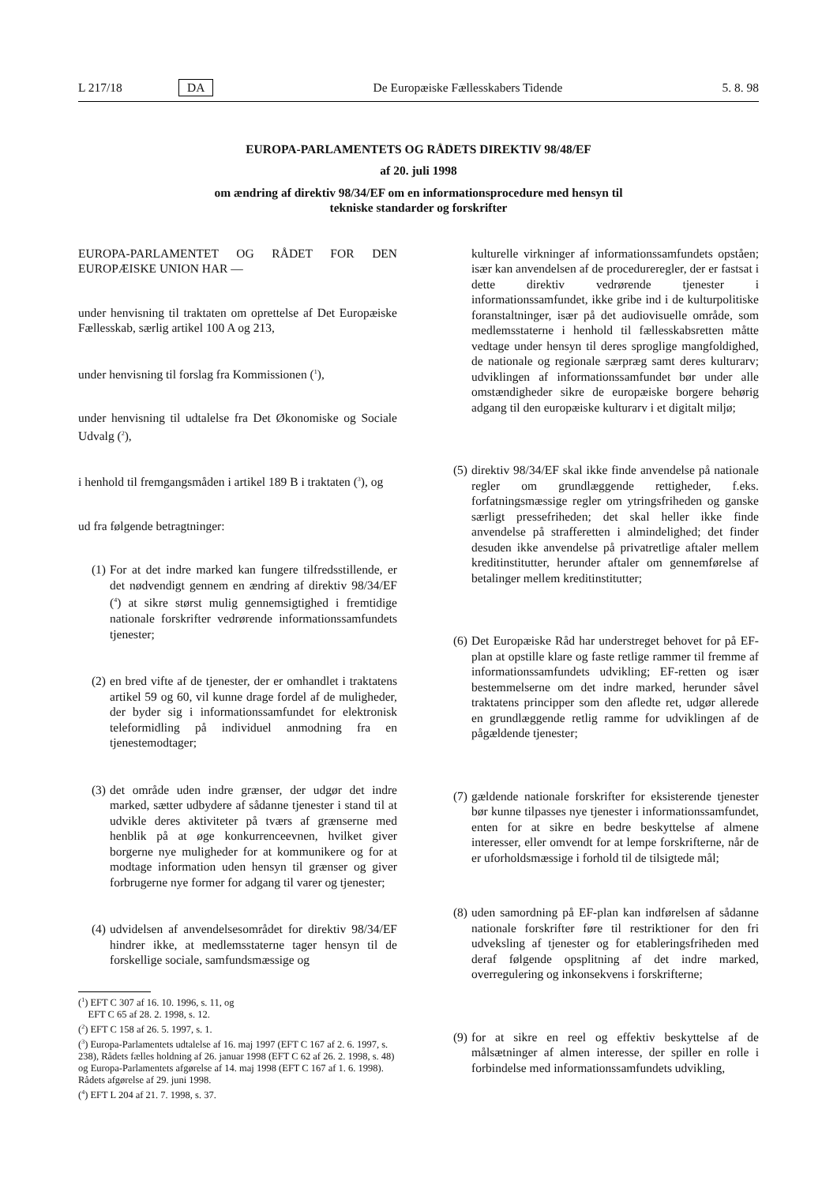L 217/18 DA De Europæiske Fællesskabers Tidende 5. 8. 98
EUROPA-PARLAMENTETS OG RÅDETS DIREKTIV 98/48/EF
af 20. juli 1998
om ændring af direktiv 98/34/EF om en informationsprocedure med hensyn til
tekniske standarder og forskrifter
EUROPA-PARLAMENTET OG RÅDET FOR DEN EUROPÆISKE UNION HAR —
under henvisning til traktaten om oprettelse af Det Europæiske Fællesskab, særlig artikel 100 A og 213,
under henvisning til forslag fra Kommissionen (<sup>1</sup>),
under henvisning til udtalelse fra Det Økonomiske og Sociale Udvalg (<sup>2</sup>),
i henhold til fremgangsmåden i artikel 189 B i traktaten (<sup>3</sup>), og
ud fra følgende betragtninger:
(1) For at det indre marked kan fungere tilfredsstillende, er det nødvendigt gennem en ændring af direktiv 98/34/EF (<sup>4</sup>) at sikre størst mulig gennemsigtighed i fremtidige nationale forskrifter vedrørende informationssamfundets tjenester;
(2) en bred vifte af de tjenester, der er omhandlet i traktatens artikel 59 og 60, vil kunne drage fordel af de muligheder, der byder sig i informationssamfundet for elektronisk teleformidling på individuel anmodning fra en tjenestemodtager;
(3) det område uden indre grænser, der udgør det indre marked, sætter udbydere af sådanne tjenester i stand til at udvikle deres aktiviteter på tværs af grænserne med henblik på at øge konkurrenceevnen, hvilket giver borgerne nye muligheder for at kommunikere og for at modtage information uden hensyn til grænser og giver forbrugerne nye former for adgang til varer og tjenester;
(4) udvidelsen af anvendelsesområdet for direktiv 98/34/EF hindrer ikke, at medlemsstaterne tager hensyn til de forskellige sociale, samfundsmæssige og
(<sup>1</sup>) EFT C 307 af 16. 10. 1996, s. 11, og
EFT C 65 af 28. 2. 1998, s. 12.
(<sup>2</sup>) EFT C 158 af 26. 5. 1997, s. 1.
(<sup>3</sup>) Europa-Parlamentets udtalelse af 16. maj 1997 (EFT C 167 af 2. 6. 1997, s. 238), Rådets fælles holdning af 26. januar 1998 (EFT C 62 af 26. 2. 1998, s. 48) og Europa-Parlamentets afgørelse af 14. maj 1998 (EFT C 167 af 1. 6. 1998). Rådets afgørelse af 29. juni 1998.
(<sup>4</sup>) EFT L 204 af 21. 7. 1998, s. 37.
kulturelle virkninger af informationssamfundets opståen; især kan anvendelsen af de procedureregler, der er fastsat i dette direktiv vedrørende tjenester i informationssamfundet, ikke gribe ind i de kulturpolitiske foranstaltninger, især på det audiovisuelle område, som medlemsstaterne i henhold til fællesskabsretten måtte vedtage under hensyn til deres sproglige mangfoldighed, de nationale og regionale særpræg samt deres kulturarv; udviklingen af informationssamfundet bør under alle omstændigheder sikre de europæiske borgere behørig adgang til den europæiske kulturarv i et digitalt miljø;
(5) direktiv 98/34/EF skal ikke finde anvendelse på nationale regler om grundlæggende rettigheder, f.eks. forfatningsmæssige regler om ytringsfriheden og ganske særligt pressefriheden; det skal heller ikke finde anvendelse på strafferetten i almindelighed; det finder desuden ikke anvendelse på privatretlige aftaler mellem kreditinstitutter, herunder aftaler om gennemførelse af betalinger mellem kreditinstitutter;
(6) Det Europæiske Råd har understreget behovet for på EF-plan at opstille klare og faste retlige rammer til fremme af informationssamfundets udvikling; EF-retten og især bestemmelserne om det indre marked, herunder såvel traktatens principper som den afledte ret, udgør allerede en grundlæggende retlig ramme for udviklingen af de pågældende tjenester;
(7) gældende nationale forskrifter for eksisterende tjenester bør kunne tilpasses nye tjenester i informationssamfundet, enten for at sikre en bedre beskyttelse af almene interesser, eller omvendt for at lempe forskrifterne, når de er uforholdsmæssige i forhold til de tilsigtede mål;
(8) uden samordning på EF-plan kan indførelsen af sådanne nationale forskrifter føre til restriktioner for den fri udveksling af tjenester og for etableringsfriheden med deraf følgende opsplitning af det indre marked, overregulering og inkonsekvens i forskrifterne;
(9) for at sikre en reel og effektiv beskyttelse af de målsætninger af almen interesse, der spiller en rolle i forbindelse med informationssamfundets udvikling,